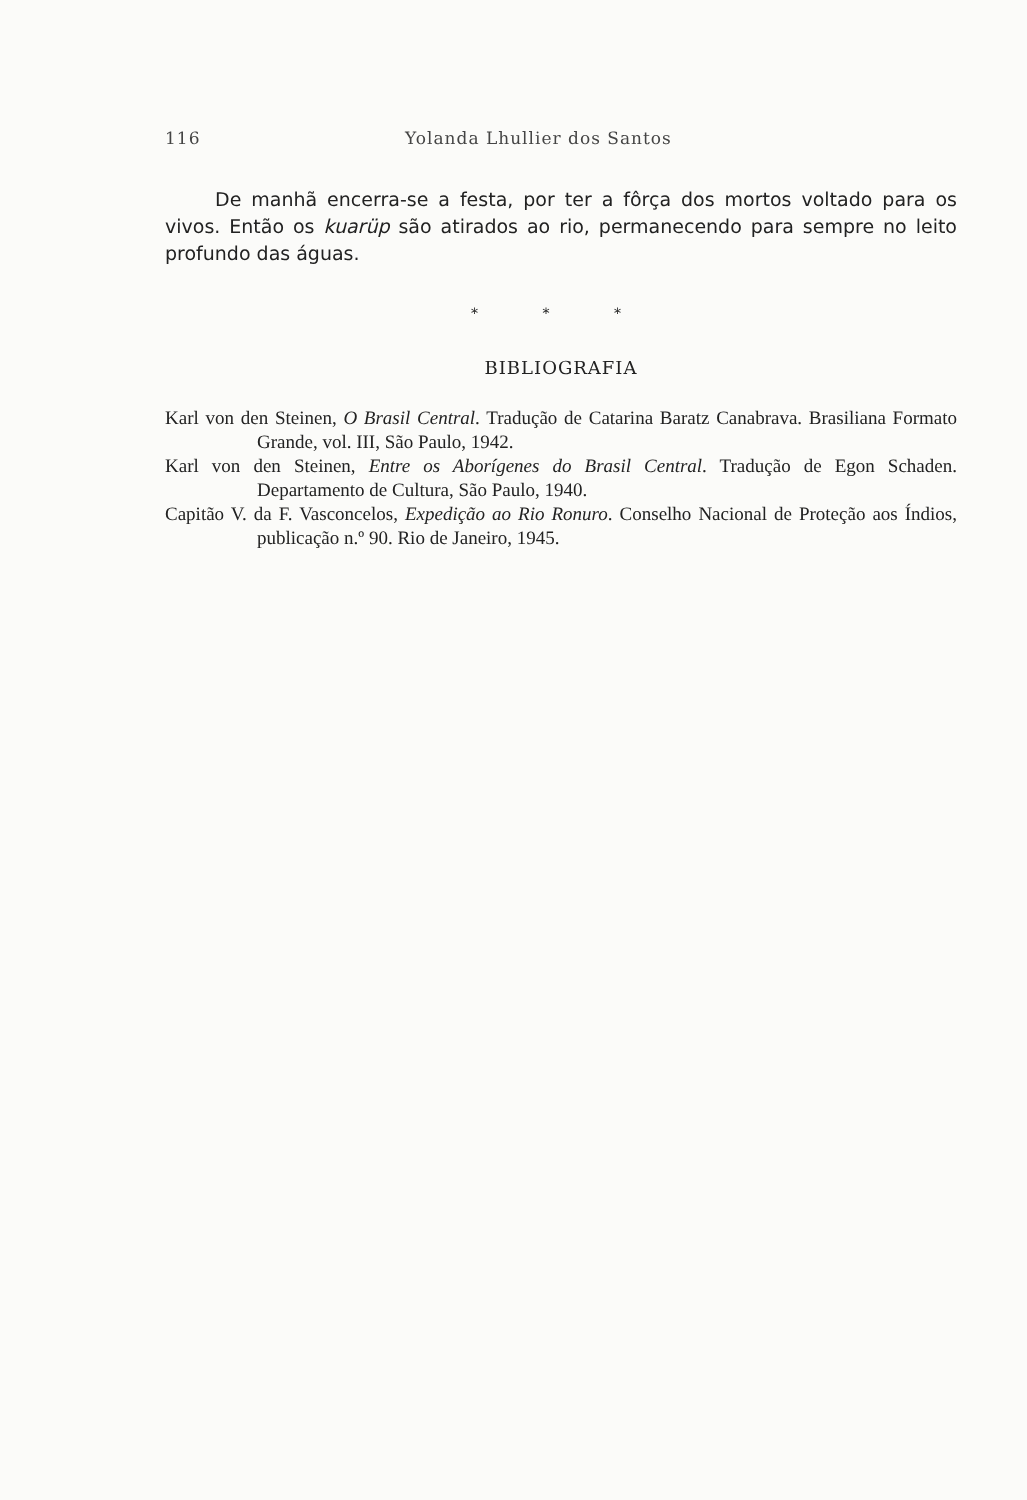116 Yolanda Lhullier dos Santos
De manhã encerra-se a festa, por ter a fôrça dos mortos voltado para os vivos. Então os kuarüp são atirados ao rio, permanecendo para sempre no leito profundo das águas.
* * *
BIBLIOGRAFIA
Karl von den Steinen, O Brasil Central. Tradução de Catarina Baratz Canabrava. Brasiliana Formato Grande, vol. III, São Paulo, 1942.
Karl von den Steinen, Entre os Aborígenes do Brasil Central. Tradução de Egon Schaden. Departamento de Cultura, São Paulo, 1940.
Capitão V. da F. Vasconcelos, Expedição ao Rio Ronuro. Conselho Nacional de Proteção aos Índios, publicação n.º 90. Rio de Janeiro, 1945.